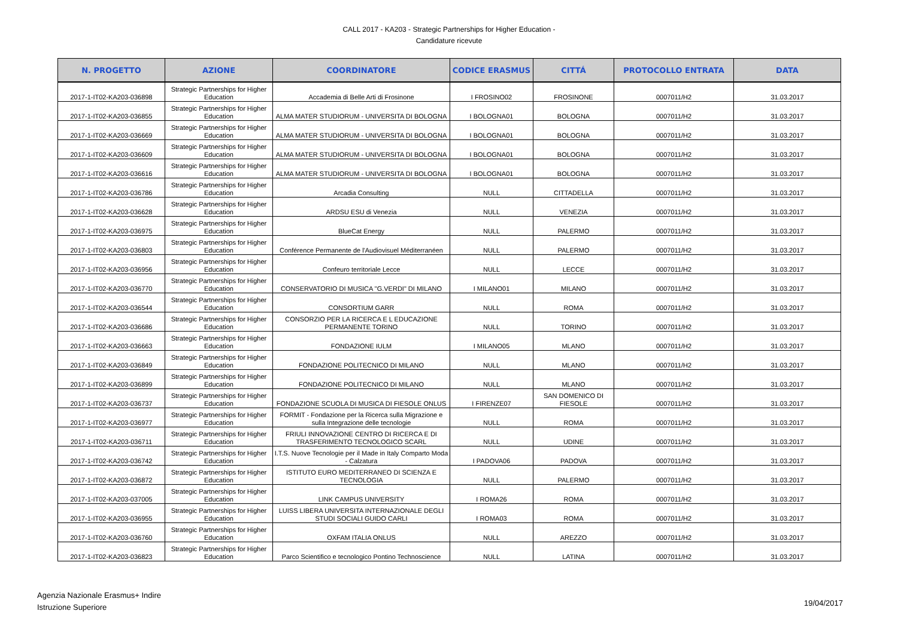CALL 2017 - KA203 - Strategic Partnerships for Higher Education -
Candidature ricevute
| N. PROGETTO | AZIONE | COORDINATORE | CODICE ERASMUS | CITTÁ | PROTOCOLLO ENTRATA | DATA |
| --- | --- | --- | --- | --- | --- | --- |
| 2017-1-IT02-KA203-036898 | Strategic Partnerships for Higher Education | Accademia di Belle Arti di Frosinone | I FROSINO02 | FROSINONE | 0007011/H2 | 31.03.2017 |
| 2017-1-IT02-KA203-036855 | Strategic Partnerships for Higher Education | ALMA MATER STUDIORUM - UNIVERSITA DI BOLOGNA | I BOLOGNA01 | BOLOGNA | 0007011/H2 | 31.03.2017 |
| 2017-1-IT02-KA203-036669 | Strategic Partnerships for Higher Education | ALMA MATER STUDIORUM - UNIVERSITA DI BOLOGNA | I BOLOGNA01 | BOLOGNA | 0007011/H2 | 31.03.2017 |
| 2017-1-IT02-KA203-036609 | Strategic Partnerships for Higher Education | ALMA MATER STUDIORUM - UNIVERSITA DI BOLOGNA | I BOLOGNA01 | BOLOGNA | 0007011/H2 | 31.03.2017 |
| 2017-1-IT02-KA203-036616 | Strategic Partnerships for Higher Education | ALMA MATER STUDIORUM - UNIVERSITA DI BOLOGNA | I BOLOGNA01 | BOLOGNA | 0007011/H2 | 31.03.2017 |
| 2017-1-IT02-KA203-036786 | Strategic Partnerships for Higher Education | Arcadia Consulting | NULL | CITTADELLA | 0007011/H2 | 31.03.2017 |
| 2017-1-IT02-KA203-036628 | Strategic Partnerships for Higher Education | ARDSU ESU di Venezia | NULL | VENEZIA | 0007011/H2 | 31.03.2017 |
| 2017-1-IT02-KA203-036975 | Strategic Partnerships for Higher Education | BlueCat Energy | NULL | PALERMO | 0007011/H2 | 31.03.2017 |
| 2017-1-IT02-KA203-036803 | Strategic Partnerships for Higher Education | Conférence Permanente de l'Audiovisuel Méditerranéen | NULL | PALERMO | 0007011/H2 | 31.03.2017 |
| 2017-1-IT02-KA203-036956 | Strategic Partnerships for Higher Education | Confeuro territoriale Lecce | NULL | LECCE | 0007011/H2 | 31.03.2017 |
| 2017-1-IT02-KA203-036770 | Strategic Partnerships for Higher Education | CONSERVATORIO DI MUSICA "G.VERDI" DI MILANO | I MILANO01 | MILANO | 0007011/H2 | 31.03.2017 |
| 2017-1-IT02-KA203-036544 | Strategic Partnerships for Higher Education | CONSORTIUM GARR | NULL | ROMA | 0007011/H2 | 31.03.2017 |
| 2017-1-IT02-KA203-036686 | Strategic Partnerships for Higher Education | CONSORZIO PER LA RICERCA E L EDUCAZIONE PERMANENTE TORINO | NULL | TORINO | 0007011/H2 | 31.03.2017 |
| 2017-1-IT02-KA203-036663 | Strategic Partnerships for Higher Education | FONDAZIONE IULM | I MILANO05 | MLANO | 0007011/H2 | 31.03.2017 |
| 2017-1-IT02-KA203-036849 | Strategic Partnerships for Higher Education | FONDAZIONE POLITECNICO DI MILANO | NULL | MLANO | 0007011/H2 | 31.03.2017 |
| 2017-1-IT02-KA203-036899 | Strategic Partnerships for Higher Education | FONDAZIONE POLITECNICO DI MILANO | NULL | MLANO | 0007011/H2 | 31.03.2017 |
| 2017-1-IT02-KA203-036737 | Strategic Partnerships for Higher Education | FONDAZIONE SCUOLA DI MUSICA DI FIESOLE ONLUS | I FIRENZE07 | SAN DOMENICO DI FIESOLE | 0007011/H2 | 31.03.2017 |
| 2017-1-IT02-KA203-036977 | Strategic Partnerships for Higher Education | FORMIT - Fondazione per la Ricerca sulla Migrazione e sulla Integrazione delle tecnologie | NULL | ROMA | 0007011/H2 | 31.03.2017 |
| 2017-1-IT02-KA203-036711 | Strategic Partnerships for Higher Education | FRIULI INNOVAZIONE CENTRO DI RICERCA E DI TRASFERIMENTO TECNOLOGICO SCARL | NULL | UDINE | 0007011/H2 | 31.03.2017 |
| 2017-1-IT02-KA203-036742 | Strategic Partnerships for Higher Education | I.T.S. Nuove Tecnologie per il Made in Italy Comparto Moda - Calzatura | I PADOVA06 | PADOVA | 0007011/H2 | 31.03.2017 |
| 2017-1-IT02-KA203-036872 | Strategic Partnerships for Higher Education | ISTITUTO EURO MEDITERRANEO DI SCIENZA E TECNOLOGIA | NULL | PALERMO | 0007011/H2 | 31.03.2017 |
| 2017-1-IT02-KA203-037005 | Strategic Partnerships for Higher Education | LINK CAMPUS UNIVERSITY | I ROMA26 | ROMA | 0007011/H2 | 31.03.2017 |
| 2017-1-IT02-KA203-036955 | Strategic Partnerships for Higher Education | LUISS LIBERA UNIVERSITA INTERNAZIONALE DEGLI STUDI SOCIALI GUIDO CARLI | I ROMA03 | ROMA | 0007011/H2 | 31.03.2017 |
| 2017-1-IT02-KA203-036760 | Strategic Partnerships for Higher Education | OXFAM ITALIA ONLUS | NULL | AREZZO | 0007011/H2 | 31.03.2017 |
| 2017-1-IT02-KA203-036823 | Strategic Partnerships for Higher Education | Parco Scientifico e tecnologico Pontino Technoscience | NULL | LATINA | 0007011/H2 | 31.03.2017 |
Agenzia Nazionale Erasmus+ Indire
Istruzione Superiore
19/04/2017